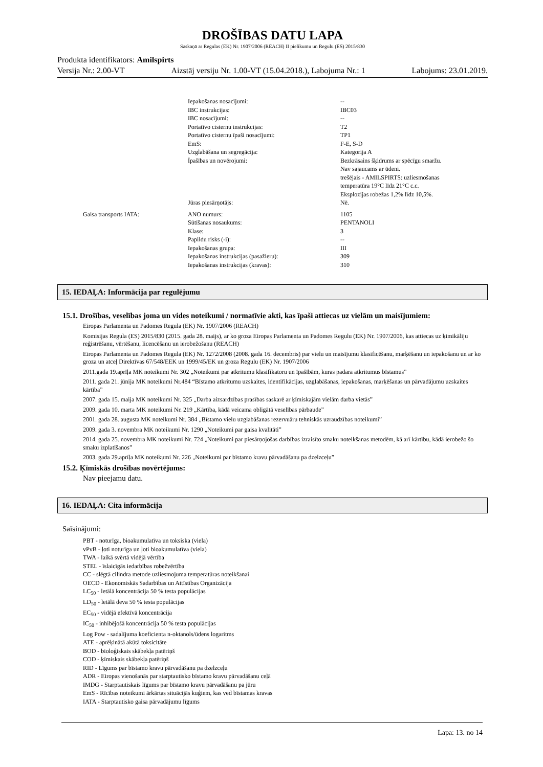DROŠĪBAS DATU LAPA
Saskaņā ar Regulas (EK) Nr. 1907/2006 (REACH) II pielikumu un Regulu (ES) 2015/830
Produkta identifikators: Amilspirts
Versija Nr.: 2.00-VT Aizstāj versiju Nr. 1.00-VT (15.04.2018.), Labojuma Nr.: 1 Labojums: 23.01.2019.
| | | Iepakošanas nosacījumi: | -- |
| | | IBC instrukcijas: | IBC03 |
| | | IBC nosacījumi: | -- |
| | | Portatīvo cisternu instrukcijas: | T2 |
| | | Portatīvo cisternu īpaši nosacījumi: | TP1 |
| | | EmS: | F-E, S-D |
| | | Uzglabāšana un segregācija: | Kategorija A |
| | | Īpašības un novērojumi: | Bezkrāsains šķidrums ar spēcīgu smaržu. Nav sajaucams ar ūdeni. trešējais - AMILSPIRTS: uzliesmošanas temperatūra 19°C līdz 21°C c.c. Eksplozijas robežas 1,2% līdz 10,5%. |
| | | Jūras piesārņotājs: | Nē. |
| | Gaisa transports IATA: | ANO numurs: | 1105 |
| | | Sūtīšanas nosaukums: | PENTANOLI |
| | | Klase: | 3 |
| | | Papildu risks (-i): | -- |
| | | Iepakošanas grupa: | III |
| | | Iepakošanas instrukcijas (pasažieru): | 309 |
| | | Iepakošanas instrukcijas (kravas): | 310 |
15. IEDAĻA: Informācija par regulējumu
15.1. Drošības, veselības joma un vides noteikumi / normatīvie akti, kas īpaši attiecas uz vielām un maisījumiem:
Eiropas Parlamenta un Padomes Regula (EK) Nr. 1907/2006 (REACH)
Komisijas Regula (ES) 2015/830 (2015. gada 28. maijs), ar ko groza Eiropas Parlamenta un Padomes Regulu (EK) Nr. 1907/2006, kas attiecas uz ķimikāliju reģistrēšanu, vērtēšanu, licencēšanu un ierobežošanu (REACH)
Eiropas Parlamenta un Padomes Regula (EK) Nr. 1272/2008 (2008. gada 16. decembris) par vielu un maisījumu klasificēšanu, marķēšanu un iepakošanu un ar ko groza un atceļ Direktīvas 67/548/EEK un 1999/45/EK un groza Regulu (EK) Nr. 1907/2006
2011.gada 19.aprīļa MK noteikumi Nr. 302 „Noteikumi par atkritumu klasifikatoru un īpašībām, kuras padara atkritumus bīstamus”
2011. gada 21. jūnija MK noteikumi Nr.484 “Bīstamo atkritumu uzskaites, identifikācijas, uzglabāšanas, iepakošanas, marķēšanas un pārvadājumu uzskaites kārtība”
2007. gada 15. maija MK noteikumi Nr. 325 „Darba aizsardzības prasības saskarē ar ķīmiskajām vielām darba vietās”
2009. gada 10. marta MK noteikumi Nr. 219 „Kārtība, kādā veicama obligātā veselības pārbaude”
2001. gada 28. augusta MK noteikumi Nr. 384 „Bīstamo vielu uzglabāšanas rezervuāru tehniskās uzraudzības noteikumi”
2009. gada 3. novembra MK noteikumi Nr. 1290 „Noteikumi par gaisa kvalitāti”
2014. gada 25. novembra MK noteikumi Nr. 724 „Noteikumi par piesārņojošas darbības izraisīto smaku noteikšanas metodēm, kā arī kārtību, kādā ierobežo šo smaku izplatīšanos”
2003. gada 29.aprīļa MK noteikumi Nr. 226 „Noteikumi par bīstamo kravu pārvadāšanu pa dzelzceļu”
15.2. Ķīmiskās drošības novērtējums:
Nav pieejamu datu.
16. IEDAĻA: Cita informācija
Saīsinājumi:
PBT - noturīga, bioakumulatīva un toksiska (viela)
vPvB - ļoti noturīga un ļoti bioakumulatīva (viela)
TWA - laikā svērtā vidējā vērtība
STEL - īslaicīgās iedarbības robežvērtība
CC - slēgtā cilindra metode uzliesmojuma temperatūras noteikšanai
OECD - Ekonomiskās Sadarbības un Attīstības Organizācija
LC<sub>50</sub> - letālā koncentrācija 50 % testa populācijas
LD<sub>50</sub> - letālā deva 50 % testa populācijas
EC<sub>50</sub> - vidējā efektīvā koncentrācija
IC<sub>50</sub> - inhibējošā koncentrācija 50 % testa populācijas
Log Pow - sadalījuma koeficienta n-oktanols/ūdens logaritms
ATE - aprēķinātā akūtā toksicitāte
BOD - bioloģiskais skābekļa patēriņš
COD - ķīmiskais skābekļa patēriņš
RID - Līgums par bīstamo kravu pārvadāšanu pa dzelzceļu
ADR - Eiropas vienošanās par starptautisko bīstamo kravu pārvadāšanu ceļā
IMDG - Starptautiskais līgums par bīstamo kravu pārvadāšanu pa jūru
EmS - Rīcības noteikumi ārkārtas situācijās kuģiem, kas ved bīstamas kravas
IATA - Starptautisko gaisa pārvadājumu līgums
Lapa: 13. no 14